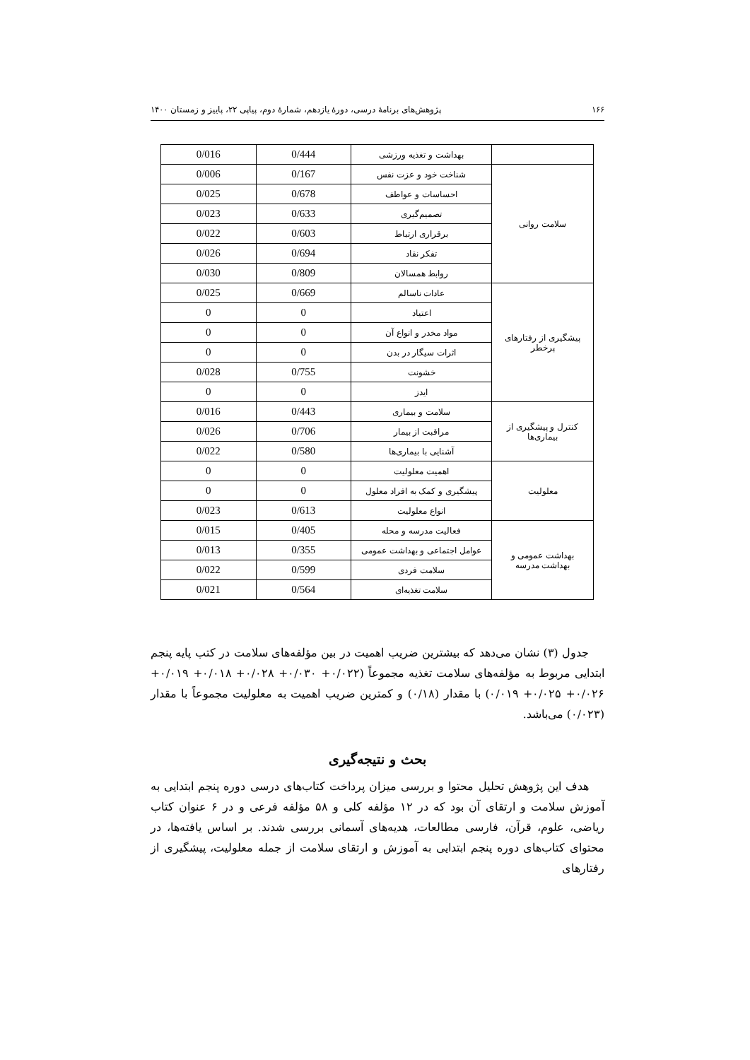۱۶۶ پژوهش‌های برنامهٔ درسی، دورهٔ یازدهم، شمارهٔ دوم، پیاپی ۲۲، پاییز و زمستان ۱۴۰۰
| | بهداشت و تغذیه ورزشی | 0/444 | 0/016 |
| سلامت روانی | شناخت خود و عزت نفس | 0/167 | 0/006 |
| | احساسات و عواطف | 0/678 | 0/025 |
| | تصمیم‌گیری | 0/633 | 0/023 |
| | برقراری ارتباط | 0/603 | 0/022 |
| | تفکر نقاد | 0/694 | 0/026 |
| | روابط همسالان | 0/809 | 0/030 |
| پیشگیری از رفتارهای پرخطر | عادات ناسالم | 0/669 | 0/025 |
| | اعتیاد | 0 | 0 |
| | مواد مخدر و انواع آن | 0 | 0 |
| | اثرات سیگار در بدن | 0 | 0 |
| | خشونت | 0/755 | 0/028 |
| | ایدز | 0 | 0 |
| کنترل و پیشگیری از بیماری‌ها | سلامت و بیماری | 0/443 | 0/016 |
| | مراقبت از بیمار | 0/706 | 0/026 |
| | آشنایی با بیماری‌ها | 0/580 | 0/022 |
| معلولیت | اهمیت معلولیت | 0 | 0 |
| | پیشگیری و کمک به افراد معلول | 0 | 0 |
| | انواع معلولیت | 0/613 | 0/023 |
| بهداشت عمومی و بهداشت مدرسه | فعالیت مدرسه و محله | 0/405 | 0/015 |
| | عوامل اجتماعی و بهداشت عمومی | 0/355 | 0/013 |
| | سلامت فردی | 0/599 | 0/022 |
| | سلامت تغذیه‌ای | 0/564 | 0/021 |
جدول (۳) نشان می‌دهد که بیشترین ضریب اهمیت در بین مؤلفه‌های سلامت در کتب پایه پنجم ابتدایی مربوط به مؤلفه‌های سلامت تغذیه مجموعاً (۰/۰۲۲+ ۰/۰۳۰+ ۰/۰۲۸+ ۰/۰۱۸+ ۰/۰۱۹+ ۰/۰۲۶+ ۰/۰۲۵+ ۰/۰۱۹) با مقدار (۰/۱۸) و کمترین ضریب اهمیت به معلولیت مجموعاً با مقدار (۰/۰۲۳) می‌باشد.
بحث و نتیجه‌گیری
هدف این پژوهش تحلیل محتوا و بررسی میزان پرداخت کتاب‌های درسی دوره پنجم ابتدایی به آموزش سلامت و ارتقای آن بود که در ۱۲ مؤلفه کلی و ۵۸ مؤلفه فرعی و در ۶ عنوان کتاب ریاضی، علوم، قرآن، فارسی مطالعات، هدیه‌های آسمانی بررسی شدند. بر اساس یافته‌ها، در محتوای کتاب‌های دوره پنجم ابتدایی به آموزش و ارتقای سلامت از جمله معلولیت، پیشگیری از رفتارهای